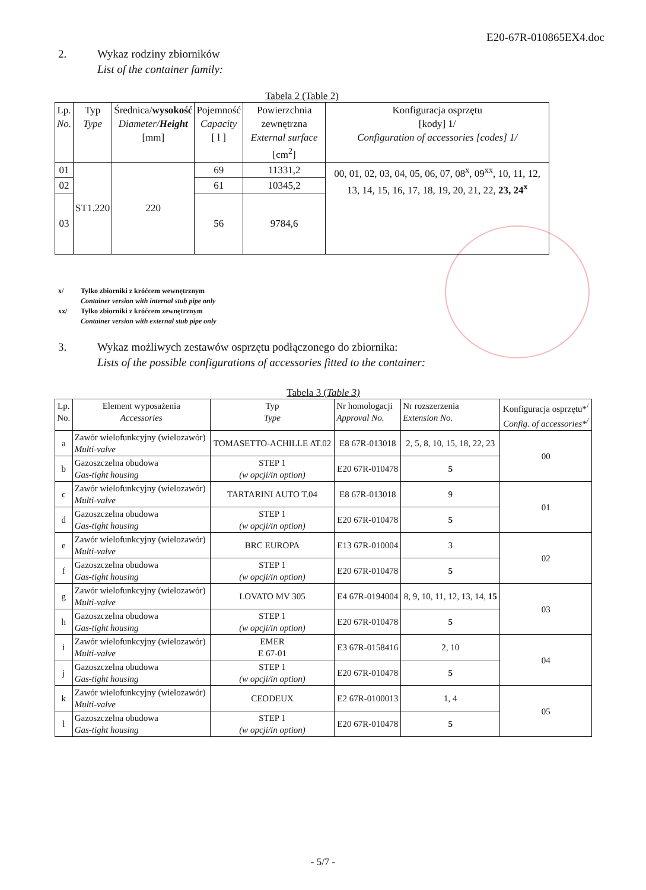E20-67R-010865EX4.doc
2. Wykaz rodziny zbiorników
List of the container family:
Tabela 2 (Table 2)
| Lp. No. | Typ Type | Średnica/ wysokość Diameter/ Height [mm] | Pojemność Capacity [ l ] | Powierzchnia zewnętrzna External surface [cm<sup>2</sup>] | Konfiguracja osprzętu [kody] 1/ Configuration of accessories [codes] 1/ |
| --- | --- | --- | --- | --- | --- |
| 01 | ST1.220 | 220 | 69 | 11331,2 | 00, 01, 02, 03, 04, 05, 06, 07, 08<sup>x</sup>, 09<sup>xx</sup>, 10, 11, 12, 13, 14, 15, 16, 17, 18, 19, 20, 21, 22, 23, 24<sup>x</sup> |
| 02 | | | 61 | 10345,2 | |
| 03 | | | 56 | 9784,6 | |
x/ Tylko zbiorniki z króćcem wewnętrznym
Container version with internal stub pipe only
xx/ Tylko zbiorniki z króćcem zewnętrznym
Container version with external stub pipe only
3. Wykaz możliwych zestawów osprzętu podłączonego do zbiornika:
Lists of the possible configurations of accessories fitted to the container:
Tabela 3 (Table 3)
| Lp. No. | Element wyposażenia Accessories | Typ Type | Nr homologacji Approval No. | Nr rozszerzenia Extension No. | Konfiguracja osprzętu*<sup>/</sup> Config. of accessories*<sup>/</sup> |
| --- | --- | --- | --- | --- | --- |
| a | Zawór wielofunkcyjny (wielozawór) Multi-valve | TOMASETTO-ACHILLE AT.02 | E8 67R-013018 | 2, 5, 8, 10, 15, 18, 22, 23 | 00 |
| b | Gazoszczelna obudowa Gas-tight housing | STEP 1 (w opcji/in option) | E20 67R-010478 | 5 | |
| c | Zawór wielofunkcyjny (wielozawór) Multi-valve | TARTARINI AUTO T.04 | E8 67R-013018 | 9 | 01 |
| d | Gazoszczelna obudowa Gas-tight housing | STEP 1 (w opcji/in option) | E20 67R-010478 | 5 | |
| e | Zawór wielofunkcyjny (wielozawór) Multi-valve | BRC EUROPA | E13 67R-010004 | 3 | 02 |
| f | Gazoszczelna obudowa Gas-tight housing | STEP 1 (w opcji/in option) | E20 67R-010478 | 5 | |
| g | Zawór wielofunkcyjny (wielozawór) Multi-valve | LOVATO MV 305 | E4 67R-0194004 | 8, 9, 10, 11, 12, 13, 14, 15 | 03 |
| h | Gazoszczelna obudowa Gas-tight housing | STEP 1 (w opcji/in option) | E20 67R-010478 | 5 | |
| i | Zawór wielofunkcyjny (wielozawór) Multi-valve | EMER E 67-01 | E3 67R-0158416 | 2, 10 | 04 |
| j | Gazoszczelna obudowa Gas-tight housing | STEP 1 (w opcji/in option) | E20 67R-010478 | 5 | |
| k | Zawór wielofunkcyjny (wielozawór) Multi-valve | CEODEUX | E2 67R-0100013 | 1, 4 | 05 |
| l | Gazoszczelna obudowa Gas-tight housing | STEP 1 (w opcji/in option) | E20 67R-010478 | 5 | |
- 5/7 -